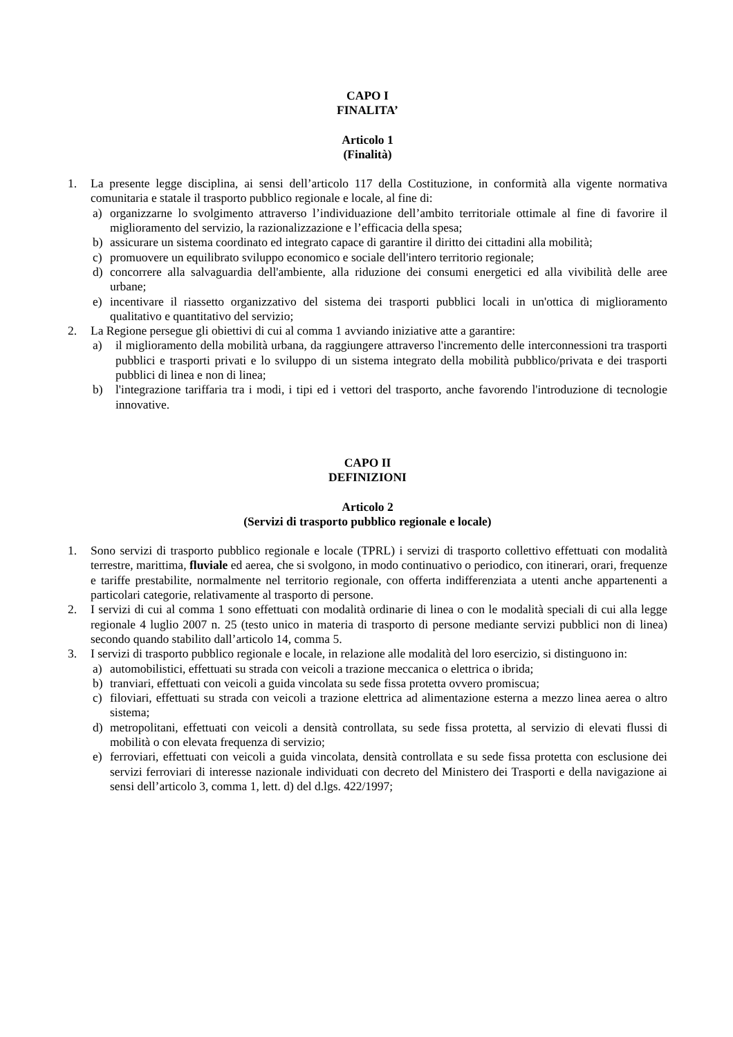CAPO I
FINALITA’
Articolo 1
(Finalità)
1. La presente legge disciplina, ai sensi dell’articolo 117 della Costituzione, in conformità alla vigente normativa comunitaria e statale il trasporto pubblico regionale e locale, al fine di:
a) organizzarne lo svolgimento attraverso l’individuazione dell’ambito territoriale ottimale al fine di favorire il miglioramento del servizio, la razionalizzazione e l’efficacia della spesa;
b) assicurare un sistema coordinato ed integrato capace di garantire il diritto dei cittadini alla mobilità;
c) promuovere un equilibrato sviluppo economico e sociale dell'intero territorio regionale;
d) concorrere alla salvaguardia dell'ambiente, alla riduzione dei consumi energetici ed alla vivibilità delle aree urbane;
e) incentivare il riassetto organizzativo del sistema dei trasporti pubblici locali in un'ottica di miglioramento qualitativo e quantitativo del servizio;
2. La Regione persegue gli obiettivi di cui al comma 1 avviando iniziative atte a garantire:
a) il miglioramento della mobilità urbana, da raggiungere attraverso l'incremento delle interconnessioni tra trasporti pubblici e trasporti privati e lo sviluppo di un sistema integrato della mobilità pubblico/privata e dei trasporti pubblici di linea e non di linea;
b) l'integrazione tariffaria tra i modi, i tipi ed i vettori del trasporto, anche favorendo l'introduzione di tecnologie innovative.
CAPO II
DEFINIZIONI
Articolo 2
(Servizi di trasporto pubblico regionale e locale)
1. Sono servizi di trasporto pubblico regionale e locale (TPRL) i servizi di trasporto collettivo effettuati con modalità terrestre, marittima, fluviale ed aerea, che si svolgono, in modo continuativo o periodico, con itinerari, orari, frequenze e tariffe prestabilite, normalmente nel territorio regionale, con offerta indifferenziata a utenti anche appartenenti a particolari categorie, relativamente al trasporto di persone.
2. I servizi di cui al comma 1 sono effettuati con modalità ordinarie di linea o con le modalità speciali di cui alla legge regionale 4 luglio 2007 n. 25 (testo unico in materia di trasporto di persone mediante servizi pubblici non di linea) secondo quando stabilito dall’articolo 14, comma 5.
3. I servizi di trasporto pubblico regionale e locale, in relazione alle modalità del loro esercizio, si distinguono in:
a) automobilistici, effettuati su strada con veicoli a trazione meccanica o elettrica o ibrida;
b) tranviari, effettuati con veicoli a guida vincolata su sede fissa protetta ovvero promiscua;
c) filoviari, effettuati su strada con veicoli a trazione elettrica ad alimentazione esterna a mezzo linea aerea o altro sistema;
d) metropolitani, effettuati con veicoli a densità controllata, su sede fissa protetta, al servizio di elevati flussi di mobilità o con elevata frequenza di servizio;
e) ferroviari, effettuati con veicoli a guida vincolata, densità controllata e su sede fissa protetta con esclusione dei servizi ferroviari di interesse nazionale individuati con decreto del Ministero dei Trasporti e della navigazione ai sensi dell’articolo 3, comma 1, lett. d) del d.lgs. 422/1997;